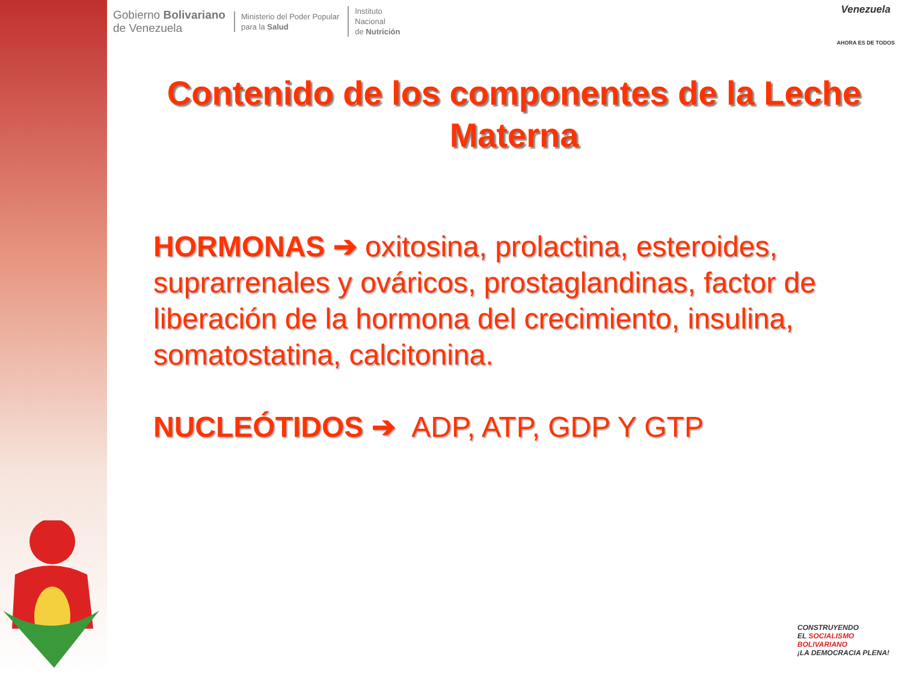Gobierno Bolivariano
de Venezuela
Ministerio del Poder Popular
para la Salud
Instituto
Nacional
de Nutrición
Venezuela
AHORA ES DE TODOS
Contenido de los componentes de la Leche Materna
HORMONAS ➔ oxitosina, prolactina, esteroides, suprarrenales y ováricos, prostaglandinas, factor de liberación de la hormona del crecimiento, insulina, somatostatina, calcitonina.
NUCLEÓTIDOS ➔ ADP, ATP, GDP Y GTP
CONSTRUYENDO
EL SOCIALISMO
BOLIVARIANO
¡LA DEMOCRACIA PLENA!